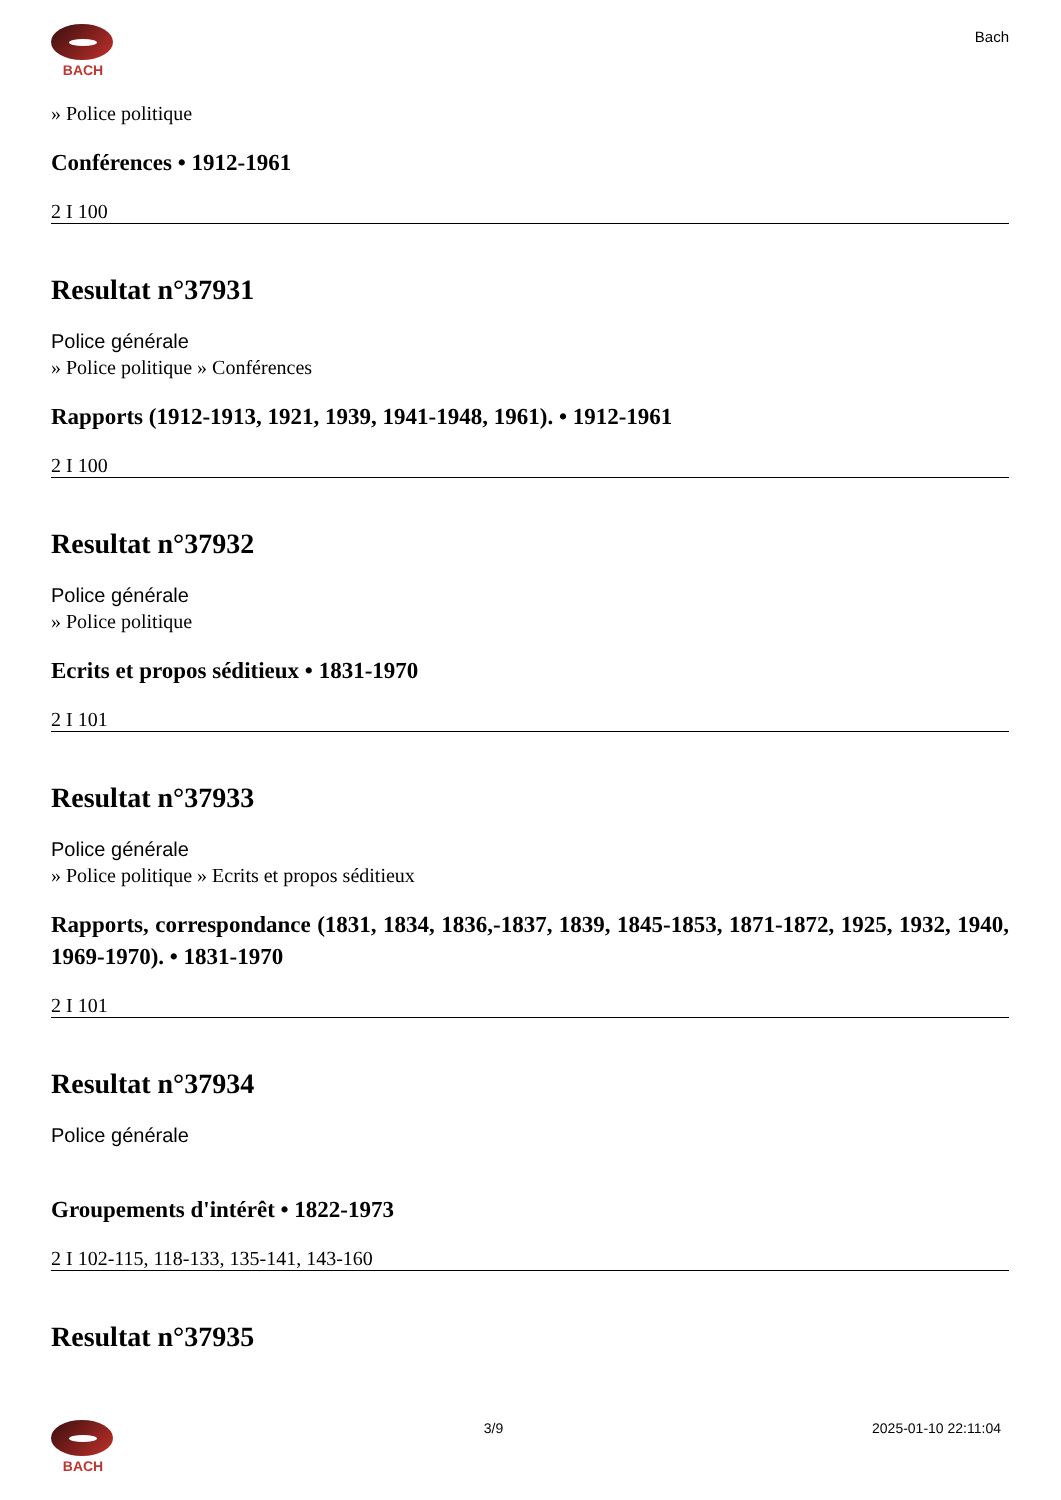BACH
Bach
» Police politique
Conférences • 1912-1961
2 I 100
Resultat n°37931
Police générale
» Police politique » Conférences
Rapports (1912-1913, 1921, 1939, 1941-1948, 1961). • 1912-1961
2 I 100
Resultat n°37932
Police générale
» Police politique
Ecrits et propos séditieux • 1831-1970
2 I 101
Resultat n°37933
Police générale
» Police politique » Ecrits et propos séditieux
Rapports, correspondance (1831, 1834, 1836,-1837, 1839, 1845-1853, 1871-1872, 1925, 1932, 1940, 1969-1970). • 1831-1970
2 I 101
Resultat n°37934
Police générale
Groupements d'intérêt • 1822-1973
2 I 102-115, 118-133, 135-141, 143-160
Resultat n°37935
BACH 3/9 2025-01-10 22:11:04